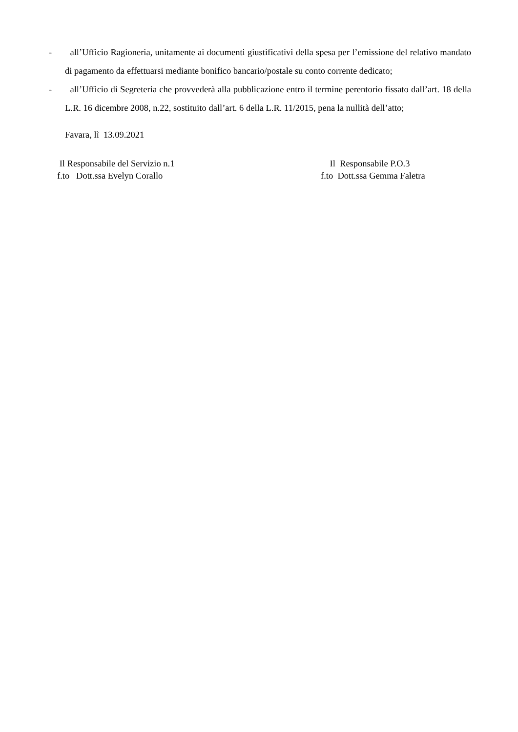- all’Ufficio Ragioneria, unitamente ai documenti giustificativi della spesa per l’emissione del relativo mandato di pagamento da effettuarsi mediante bonifico bancario/postale su conto corrente dedicato;
- all’Ufficio di Segreteria che provvederà alla pubblicazione entro il termine perentorio fissato dall’art. 18 della L.R. 16 dicembre 2008, n.22, sostituito dall’art. 6 della L.R. 11/2015, pena la nullità dell’atto;
Favara, lì 13.09.2021
Il Responsabile del Servizio n.1
f.to Dott.ssa Evelyn Corallo
Il Responsabile P.O.3
f.to Dott.ssa Gemma Faletra